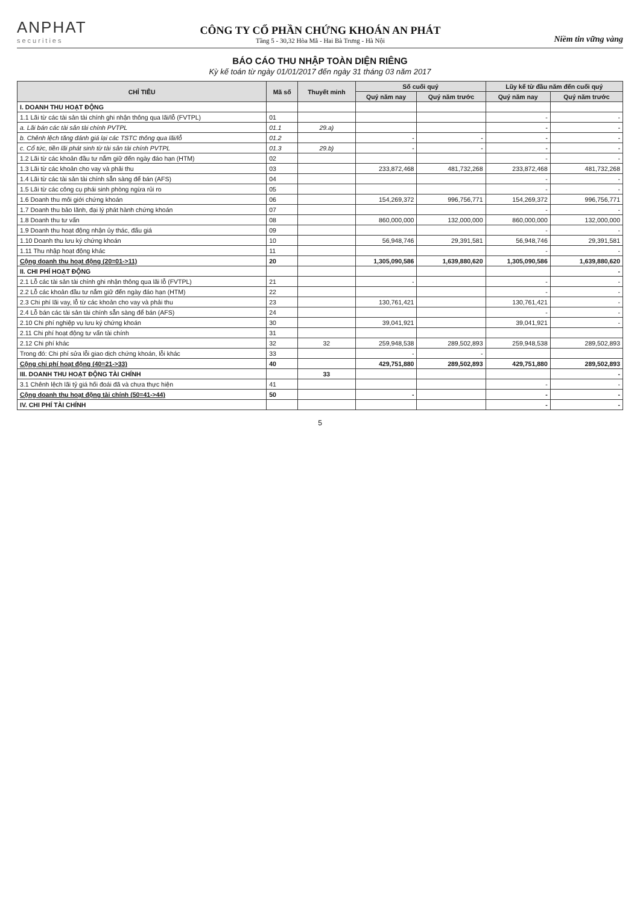ANPHAT
securities
CÔNG TY CỔ PHẦN CHỨNG KHOÁN AN PHÁT
Tầng 5 - 30,32 Hòa Mã - Hai Bà Trưng - Hà Nội
Niềm tin vững vàng
BÁO CÁO THU NHẬP TOÀN DIỆN RIÊNG
Kỳ kế toán từ ngày 01/01/2017 đến ngày 31 tháng 03 năm 2017
| CHỈ TIÊU | Mã số | Thuyết minh | Số cuối quý | | Lũy kế từ đầu năm đến cuối quý | |
| --- | --- | --- | --- | --- | --- | --- |
| | | | Quý năm nay | Quý năm trước | Quý năm nay | Quý năm trước |
| I. DOANH THU HOẠT ĐỘNG | | | | | | |
| 1.1 Lãi từ các tài sản tài chính ghi nhận thông qua lãi/lỗ (FVTPL) | 01 | | | | - | - |
| a. Lãi bán các tài sản tài chính PVTPL | 01.1 | 29.a) | | | - | - |
| b. Chênh lệch tăng đánh giá lại các TSTC thông qua lãi/lỗ | 01.2 | | - | - | - | - |
| c. Cổ tức, tiền lãi phát sinh từ tài sản tài chính PVTPL | 01.3 | 29.b) | - | - | - | - |
| 1.2 Lãi từ các khoản đầu tư nắm giữ đến ngày đáo hạn (HTM) | 02 | | | | - | - |
| 1.3 Lãi từ các khoản cho vay và phải thu | 03 | | 233,872,468 | 481,732,268 | 233,872,468 | 481,732,268 |
| 1.4 Lãi từ các tài sản tài chính sẵn sàng để bán (AFS) | 04 | | | | - | - |
| 1.5 Lãi từ các công cụ phái sinh phòng ngừa rủi ro | 05 | | | | - | - |
| 1.6 Doanh thu môi giới chứng khoán | 06 | | 154,269,372 | 996,756,771 | 154,269,372 | 996,756,771 |
| 1.7 Doanh thu bảo lãnh, đại lý phát hành chứng khoán | 07 | | | | - | - |
| 1.8 Doanh thu tư vấn | 08 | | 860,000,000 | 132,000,000 | 860,000,000 | 132,000,000 |
| 1.9 Doanh thu hoạt động nhận ủy thác, đấu giá | 09 | | | | - | - |
| 1.10 Doanh thu lưu ký chứng khoán | 10 | | 56,948,746 | 29,391,581 | 56,948,746 | 29,391,581 |
| 1.11 Thu nhập hoạt động khác | 11 | | | | - | - |
| Cộng doanh thu hoạt động (20=01->11) | 20 | | 1,305,090,586 | 1,639,880,620 | 1,305,090,586 | 1,639,880,620 |
| II. CHI PHÍ HOẠT ĐỘNG | | | | | | - |
| 2.1 Lỗ các tài sản tài chính ghi nhận thông qua lãi lỗ (FVTPL) | 21 | | - | | - | - |
| 2.2 Lỗ các khoản đầu tư nắm giữ đến ngày đáo hạn (HTM) | 22 | | | | - | - |
| 2.3 Chi phí lãi vay, lỗ từ các khoản cho vay và phải thu | 23 | | 130,761,421 | | 130,761,421 | - |
| 2.4 Lỗ bán các tài sản tài chính sẵn sàng để bán (AFS) | 24 | | | | - | - |
| 2.10 Chi phí nghiệp vụ lưu ký chứng khoán | 30 | | 39,041,921 | | 39,041,921 | - |
| 2.11 Chi phí hoạt động tư vấn tài chính | 31 | | | | | |
| 2.12 Chi phí khác | 32 | 32 | 259,948,538 | 289,502,893 | 259,948,538 | 289,502,893 |
| Trong đó: Chi phí sửa lỗi giao dịch chứng khoán, lỗi khác | 33 | | - | - | | |
| Cộng chi phí hoạt động (40=21->33) | 40 | | 429,751,880 | 289,502,893 | 429,751,880 | 289,502,893 |
| III. DOANH THU HOẠT ĐỘNG TÀI CHÍNH | | 33 | | | | - |
| 3.1 Chênh lệch lãi tỷ giá hối đoái đã và chưa thực hiện | 41 | | | | - | - |
| Cộng doanh thu hoạt động tài chính (50=41->44) | 50 | | - | | - | - |
| IV. CHI PHÍ TÀI CHÍNH | | | | | - | - |
5